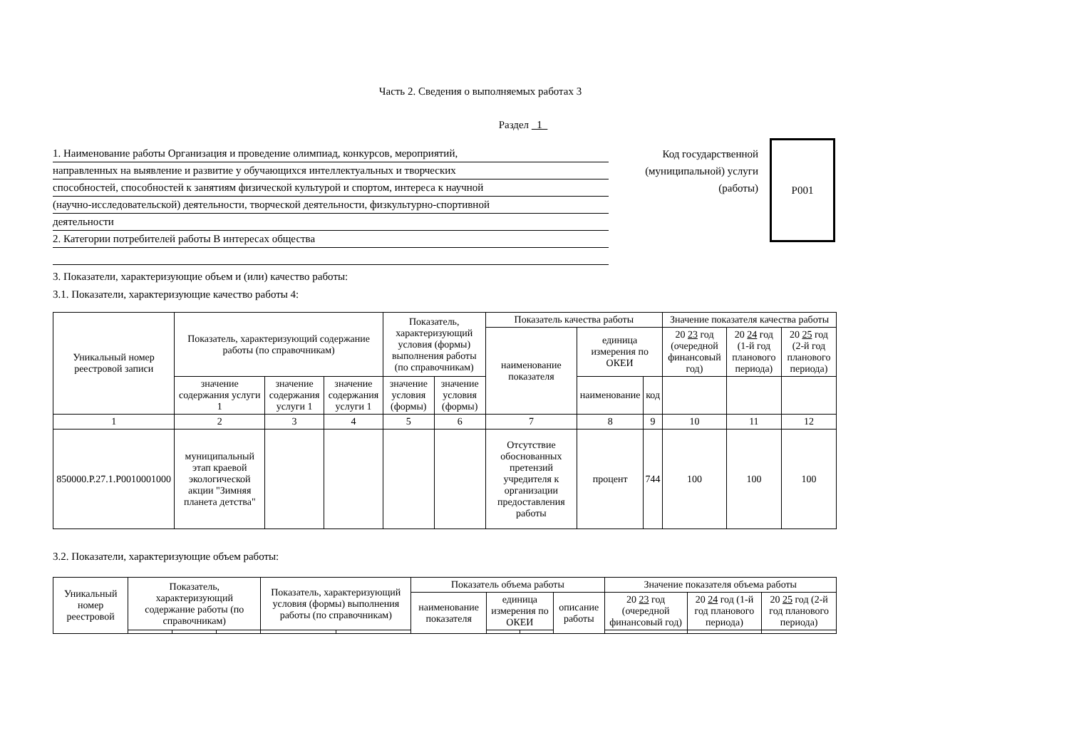Часть 2. Сведения о выполняемых работах 3
Раздел 1
1. Наименование работы Организация и проведение олимпиад, конкурсов, мероприятий,
направленных на выявление и развитие у обучающихся интеллектуальных и творческих
способностей, способностей к занятиям физической культурой и спортом, интереса к научной
(научно-исследовательской) деятельности, творческой деятельности, физкультурно-спортивной
деятельности
2. Категории потребителей работы В интересах общества
Код государственной (муниципальной) услуги (работы)
Р001
3. Показатели, характеризующие объем и (или) качество работы:
3.1. Показатели, характеризующие качество работы 4:
| Уникальный номер реестровой записи | Показатель, характеризующий содержание работы (по справочникам) | | | Показатель, характеризующий условия (формы) выполнения работы (по справочникам) | | Показатель качества работы | | | Значение показателя качества работы | | |
| --- | --- | --- | --- | --- | --- | --- | --- | --- | --- | --- | --- |
| | | | | | | наименование показателя | единица измерения по ОКЕИ | | 20 23 год (очередной финансовый год) | 20 24 год (1-й год планового периода) | 20 25 год (2-й год планового периода) |
| | значение содержания услуги 1 | значение содержания услуги 1 | значение содержания услуги 1 | значение условия (формы) | значение условия (формы) | | наименование | код | | | |
| 1 | 2 | 3 | 4 | 5 | 6 | 7 | 8 | 9 | 10 | 11 | 12 |
| 850000.Р.27.1.Р0010001000 | муниципальный этап краевой экологической акции "Зимняя планета детства" | | | | | Отсутствие обоснованных претензий учредителя к организации предоставления работы | процент | 744 | 100 | 100 | 100 |
3.2. Показатели, характеризующие объем работы:
| Уникальный номер реестровой | Показатель, характеризующий содержание работы (по справочникам) | | | Показатель, характеризующий условия (формы) выполнения работы (по справочникам) | | Показатель объема работы | | | | Значение показателя объема работы | | |
| --- | --- | --- | --- | --- | --- | --- | --- | --- | --- | --- | --- | --- |
| | | | | | | наименование показателя | единица измерения по ОКЕИ | | описание работы | 20 23 год (очередной финансовый год) | 20 24 год (1-й год планового периода) | 20 25 год (2-й год планового периода) |